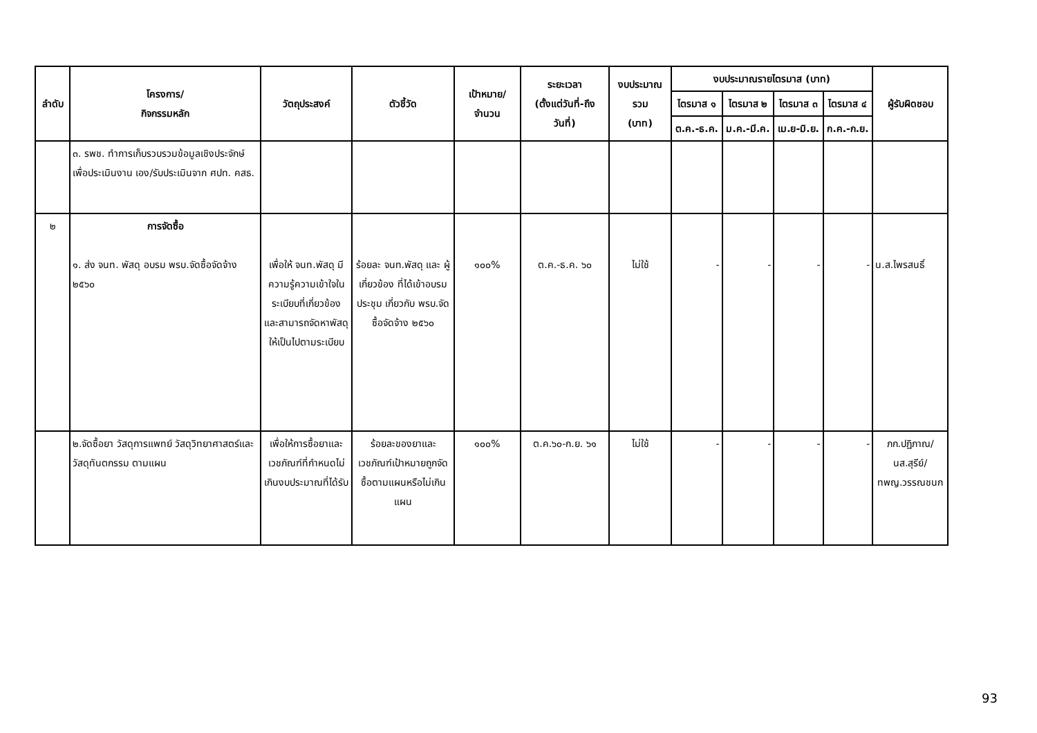| ลำดับ | โครงการ/ กิจกรรมหลัก | วัตถุประสงค์ | ตัวชี้วัด | เป้าหมาย/ จำนวน | ระยะเวลา (ตั้งแต่วันที่-ถึง วันที่) | งบประมาณ รวม (บาท) | งบประมาณรายไตรมาส (บาท) | | | | ผู้รับผิดชอบ |
| --- | --- | --- | --- | --- | --- | --- | --- | --- | --- | --- | --- |
| | | | | | | | ไตรมาส ๑ | ไตรมาส ๒ | ไตรมาส ๓ | ไตรมาส ๔ | |
| | | | | | | | ต.ค.-ธ.ค. | ม.ค.-มี.ค. | เม.ย-มิ.ย. | ก.ค.-ก.ย. | |
| | ๓. รพช. ทำการเก็บรวบรวมข้อมูลเชิงประจักษ์ เพื่อประเมินงาน เอง/รับประเมินจาก ศปท. คสธ. | | | | | | | | | | |
| ๒ | การจัดซื้อ ๑. ส่ง จนท. พัสดุ อบรม พรบ.จัดซื้อจัดจ้าง ๒๕๖๐ | เพื่อให้ จนท.พัสดุ มีความรู้ความเข้าใจในระเบียบที่เกี่ยวข้อง และสามารถจัดหาพัสดุให้เป็นไปตามระเบียบ | ร้อยละ จนท.พัสดุ และ ผู้เกี่ยวข้อง ที่ได้เข้าอบรม ประชุม เกี่ยวกับ พรบ.จัดซื้อจัดจ้าง ๒๕๖๐ | ๑๐๐% | ต.ค.-ธ.ค. ๖๐ | ไม่ใช้ | - | - | - | - | น.ส.ไพรสนธิ์ |
| | ๒.จัดซื้อยา วัสดุการแพทย์ วัสดุวิทยาศาสตร์และวัสดุทันตกรรม ตามแผน | เพื่อให้การซื้อยาและเวชภัณฑ์ที่กำหนดไม่เกินงบประมาณที่ได้รับ | ร้อยละของยาและเวชภัณฑ์เป้าหมายถูกจัดซื้อตามแผนหรือไม่เกินแผน | ๑๐๐% | ต.ค.๖๐-ก.ย. ๖๑ | ไม่ใช้ | - | - | - | - | ภก.ปฏิภาณ/ นส.สุรีย์/ ทพญ.วรรณชนก |
93